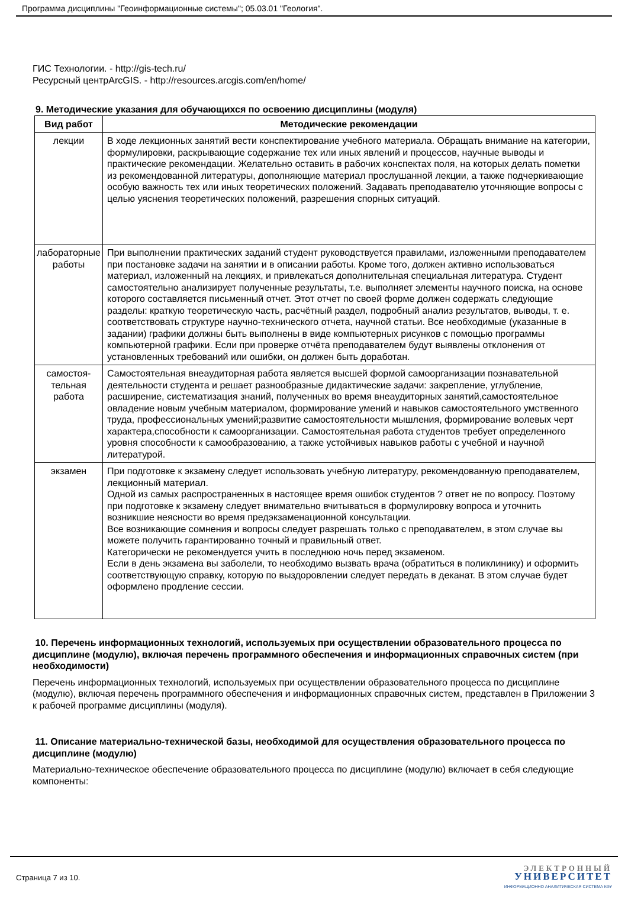Программа дисциплины "Геоинформационные системы"; 05.03.01 "Геология".
ГИС Технологии. - http://gis-tech.ru/
Ресурсный центрArcGIS. - http://resources.arcgis.com/en/home/
9. Методические указания для обучающихся по освоению дисциплины (модуля)
| Вид работ | Методические рекомендации |
| --- | --- |
| лекции | В ходе лекционных занятий вести конспектирование учебного материала. Обращать внимание на категории, формулировки, раскрывающие содержание тех или иных явлений и процессов, научные выводы и практические рекомендации. Желательно оставить в рабочих конспектах поля, на которых делать пометки из рекомендованной литературы, дополняющие материал прослушанной лекции, а также подчеркивающие особую важность тех или иных теоретических положений. Задавать преподавателю уточняющие вопросы с целью уяснения теоретических положений, разрешения спорных ситуаций. |
| лабораторные работы | При выполнении практических заданий студент руководствуется правилами, изложенными преподавателем при постановке задачи на занятии и в описании работы. Кроме того, должен активно использоваться материал, изложенный на лекциях, и привлекаться дополнительная специальная литература. Студент самостоятельно анализирует полученные результаты, т.е. выполняет элементы научного поиска, на основе которого составляется письменный отчет. Этот отчет по своей форме должен содержать следующие разделы: краткую теоретическую часть, расчётный раздел, подробный анализ результатов, выводы, т. е. соответствовать структуре научно-технического отчета, научной статьи. Все необходимые (указанные в задании) графики должны быть выполнены в виде компьютерных рисунков с помощью программы компьютерной графики. Если при проверке отчёта преподавателем будут выявлены отклонения от установленных требований или ошибки, он должен быть доработан. |
| самостоя-тельная работа | Самостоятельная внеаудиторная работа является высшей формой самоорганизации познавательной деятельности студента и решает разнообразные дидактические задачи: закрепление, углубление, расширение, систематизация знаний, полученных во время внеаудиторных занятий,самостоятельное овладение новым учебным материалом, формирование умений и навыков самостоятельного умственного труда, профессиональных умений;развитие самостоятельности мышления, формирование волевых черт характера,способности к самоорганизации. Самостоятельная работа студентов требует определенного уровня способности к самообразованию, а также устойчивых навыков работы с учебной и научной литературой. |
| экзамен | При подготовке к экзамену следует использовать учебную литературу, рекомендованную преподавателем, лекционный материал. Одной из самых распространенных в настоящее время ошибок студентов ? ответ не по вопросу. Поэтому при подготовке к экзамену следует внимательно вчитываться в формулировку вопроса и уточнить возникшие неясности во время предэкзаменационной консультации. Все возникающие сомнения и вопросы следует разрешать только с преподавателем, в этом случае вы можете получить гарантированно точный и правильный ответ. Категорически не рекомендуется учить в последнюю ночь перед экзаменом. Если в день экзамена вы заболели, то необходимо вызвать врача (обратиться в поликлинику) и оформить соответствующую справку, которую по выздоровлении следует передать в деканат. В этом случае будет оформлено продление сессии. |
10. Перечень информационных технологий, используемых при осуществлении образовательного процесса по дисциплине (модулю), включая перечень программного обеспечения и информационных справочных систем (при необходимости)
Перечень информационных технологий, используемых при осуществлении образовательного процесса по дисциплине (модулю), включая перечень программного обеспечения и информационных справочных систем, представлен в Приложении 3 к рабочей программе дисциплины (модуля).
11. Описание материально-технической базы, необходимой для осуществления образовательного процесса по дисциплине (модулю)
Материально-техническое обеспечение образовательного процесса по дисциплине (модулю) включает в себя следующие компоненты:
Страница 7 из 10.
ЭЛЕКТРОННЫЙ
УНИВЕРСИТЕТ
ИНФОРМАЦИОННО АНАЛИТИЧЕСКАЯ СИСТЕМА КФУ